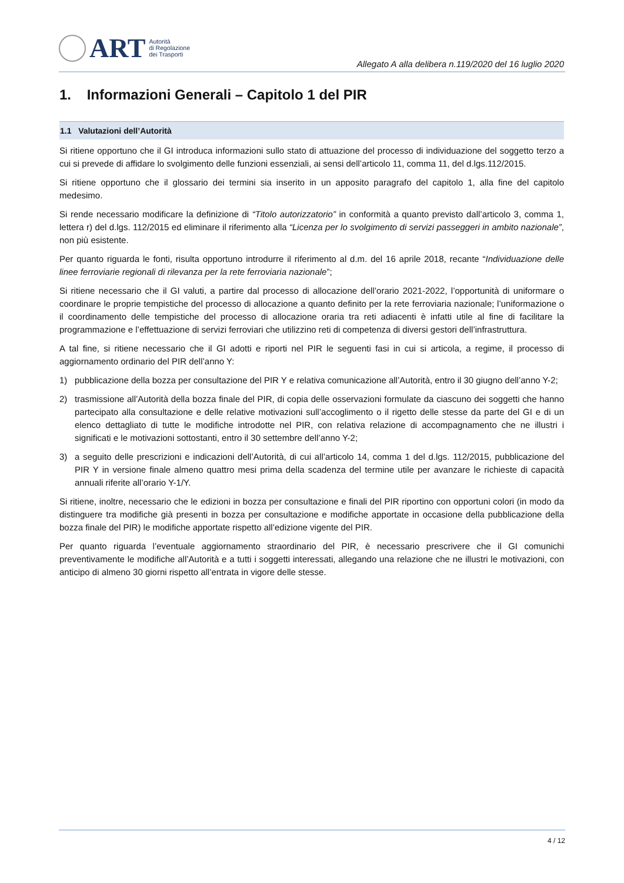ART
Autorità
di Regolazione
dei Trasporti
Allegato A alla delibera n.119/2020 del 16 luglio 2020
1. Informazioni Generali – Capitolo 1 del PIR
1.1 Valutazioni dell’Autorità
Si ritiene opportuno che il GI introduca informazioni sullo stato di attuazione del processo di individuazione del soggetto terzo a cui si prevede di affidare lo svolgimento delle funzioni essenziali, ai sensi dell’articolo 11, comma 11, del d.lgs.112/2015.
Si ritiene opportuno che il glossario dei termini sia inserito in un apposito paragrafo del capitolo 1, alla fine del capitolo medesimo.
Si rende necessario modificare la definizione di “Titolo autorizzatorio” in conformità a quanto previsto dall’articolo 3, comma 1, lettera r) del d.lgs. 112/2015 ed eliminare il riferimento alla “Licenza per lo svolgimento di servizi passeggeri in ambito nazionale”, non più esistente.
Per quanto riguarda le fonti, risulta opportuno introdurre il riferimento al d.m. del 16 aprile 2018, recante “Individuazione delle linee ferroviarie regionali di rilevanza per la rete ferroviaria nazionale”;
Si ritiene necessario che il GI valuti, a partire dal processo di allocazione dell’orario 2021-2022, l’opportunità di uniformare o coordinare le proprie tempistiche del processo di allocazione a quanto definito per la rete ferroviaria nazionale; l’uniformazione o il coordinamento delle tempistiche del processo di allocazione oraria tra reti adiacenti è infatti utile al fine di facilitare la programmazione e l’effettuazione di servizi ferroviari che utilizzino reti di competenza di diversi gestori dell’infrastruttura.
A tal fine, si ritiene necessario che il GI adotti e riporti nel PIR le seguenti fasi in cui si articola, a regime, il processo di aggiornamento ordinario del PIR dell’anno Y:
1) pubblicazione della bozza per consultazione del PIR Y e relativa comunicazione all’Autorità, entro il 30 giugno dell’anno Y-2;
2) trasmissione all’Autorità della bozza finale del PIR, di copia delle osservazioni formulate da ciascuno dei soggetti che hanno partecipato alla consultazione e delle relative motivazioni sull’accoglimento o il rigetto delle stesse da parte del GI e di un elenco dettagliato di tutte le modifiche introdotte nel PIR, con relativa relazione di accompagnamento che ne illustri i significati e le motivazioni sottostanti, entro il 30 settembre dell’anno Y-2;
3) a seguito delle prescrizioni e indicazioni dell’Autorità, di cui all’articolo 14, comma 1 del d.lgs. 112/2015, pubblicazione del PIR Y in versione finale almeno quattro mesi prima della scadenza del termine utile per avanzare le richieste di capacità annuali riferite all’orario Y-1/Y.
Si ritiene, inoltre, necessario che le edizioni in bozza per consultazione e finali del PIR riportino con opportuni colori (in modo da distinguere tra modifiche già presenti in bozza per consultazione e modifiche apportate in occasione della pubblicazione della bozza finale del PIR) le modifiche apportate rispetto all’edizione vigente del PIR.
Per quanto riguarda l’eventuale aggiornamento straordinario del PIR, è necessario prescrivere che il GI comunichi preventivamente le modifiche all’Autorità e a tutti i soggetti interessati, allegando una relazione che ne illustri le motivazioni, con anticipo di almeno 30 giorni rispetto all’entrata in vigore delle stesse.
4 / 12